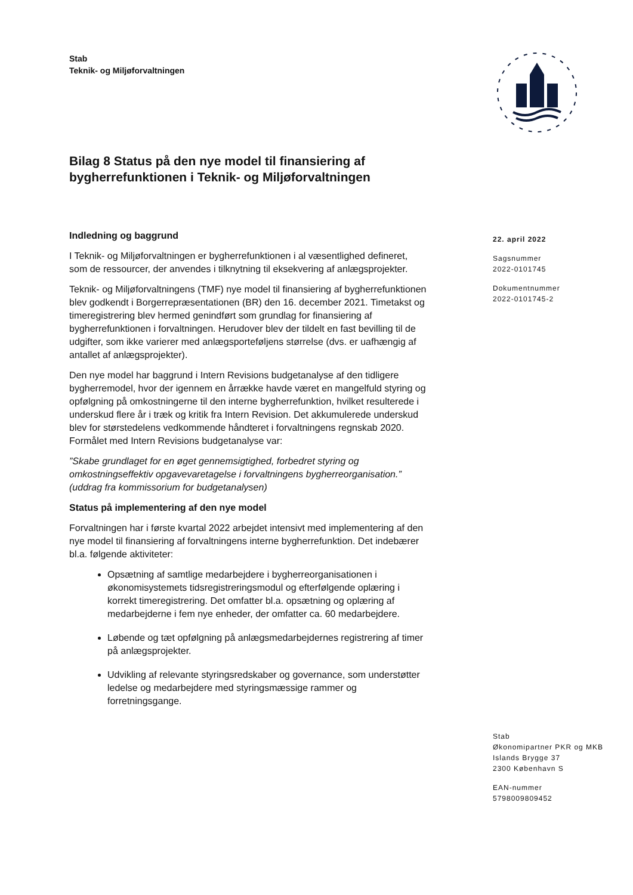Stab
Teknik- og Miljøforvaltningen
Bilag 8 Status på den nye model til finansiering af bygherrefunktionen i Teknik- og Miljøforvaltningen
Indledning og baggrund
I Teknik- og Miljøforvaltningen er bygherrefunktionen i al væsentlighed defineret, som de ressourcer, der anvendes i tilknytning til eksekvering af anlægsprojekter.
Teknik- og Miljøforvaltningens (TMF) nye model til finansiering af bygherrefunktionen blev godkendt i Borgerrepræsentationen (BR) den 16. december 2021. Timetakst og timeregistrering blev hermed genindført som grundlag for finansiering af bygherrefunktionen i forvaltningen. Herudover blev der tildelt en fast bevilling til de udgifter, som ikke varierer med anlægsporteføljens størrelse (dvs. er uafhængig af antallet af anlægsprojekter).
Den nye model har baggrund i Intern Revisions budgetanalyse af den tidligere bygherremodel, hvor der igennem en årrække havde været en mangelfuld styring og opfølgning på omkostningerne til den interne bygherrefunktion, hvilket resulterede i underskud flere år i træk og kritik fra Intern Revision. Det akkumulerede underskud blev for størstedelens vedkommende håndteret i forvaltningens regnskab 2020. Formålet med Intern Revisions budgetanalyse var:
”Skabe grundlaget for en øget gennemsigtighed, forbedret styring og omkostningseffektiv opgavevaretagelse i forvaltningens bygherreorganisation.” (uddrag fra kommissorium for budgetanalysen)
Status på implementering af den nye model
Forvaltningen har i første kvartal 2022 arbejdet intensivt med implementering af den nye model til finansiering af forvaltningens interne bygherrefunktion. Det indebærer bl.a. følgende aktiviteter:
Opsætning af samtlige medarbejdere i bygherreorganisationen i økonomisystemets tidsregistreringsmodul og efterfølgende oplæring i korrekt timeregistrering. Det omfatter bl.a. opsætning og oplæring af medarbejderne i fem nye enheder, der omfatter ca. 60 medarbejdere.
Løbende og tæt opfølgning på anlægsmedarbejdernes registrering af timer på anlægsprojekter.
Udvikling af relevante styringsredskaber og governance, som understøtter ledelse og medarbejdere med styringsmæssige rammer og forretningsgange.
22. april 2022
Sagsnummer
2022-0101745
Dokumentnummer
2022-0101745-2
Stab
Økonomipartner PKR og MKB
Islands Brygge 37
2300 København S
EAN-nummer
5798009809452